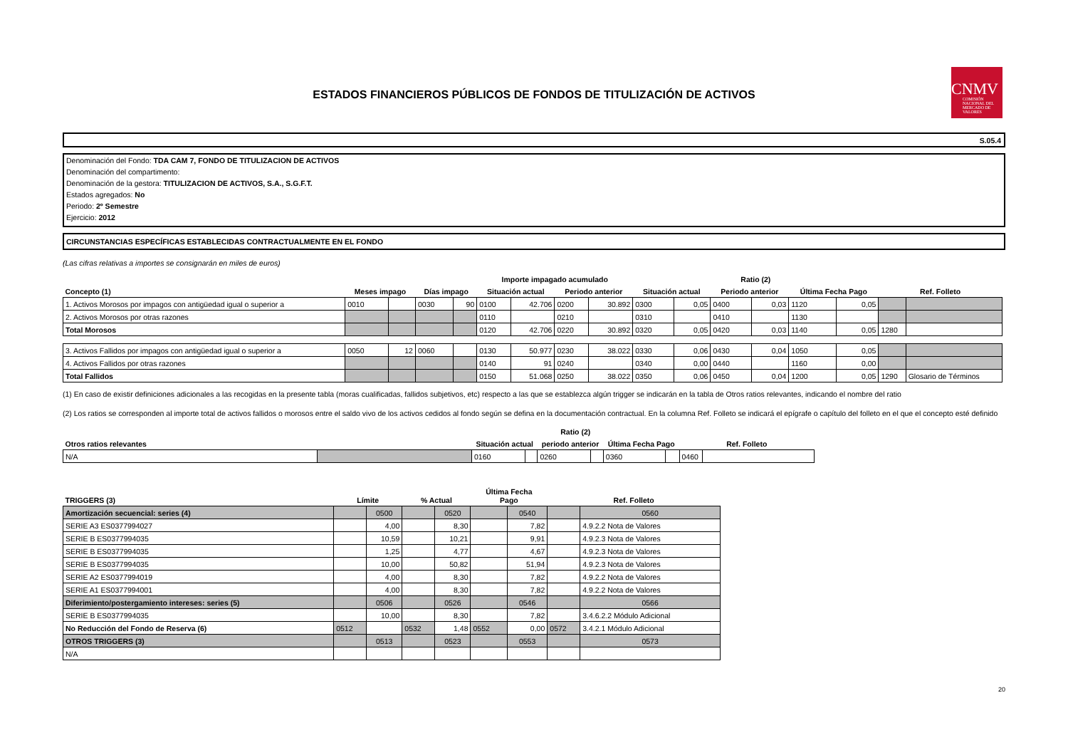ESTADOS FINANCIEROS PÚBLICOS DE FONDOS DE TITULIZACIÓN DE ACTIVOS
CNMV
COMISIÓN NACIONAL DEL MERCADO DE VALORES
S.05.4
Denominación del Fondo: TDA CAM 7, FONDO DE TITULIZACION DE ACTIVOS
Denominación del compartimento:
Denominación de la gestora: TITULIZACION DE ACTIVOS, S.A., S.G.F.T.
Estados agregados: No
Periodo: 2º Semestre
Ejercicio: 2012
CIRCUNSTANCIAS ESPECÍFICAS ESTABLECIDAS CONTRACTUALMENTE EN EL FONDO
(Las cifras relativas a importes se consignarán en miles de euros)
| | | | | | Importe impagado acumulado | | | | Ratio (2) | | | | | | | |
| --- | --- | --- | --- | --- | --- | --- | --- | --- | --- | --- | --- | --- | --- | --- | --- | --- |
| Concepto (1) | Meses impago | | Días impago | | Situación actual | | Periodo anterior | | Situación actual | | Periodo anterior | | Última Fecha Pago | | Ref. Folleto | |
| 1. Activos Morosos por impagos con antigüedad igual o superior a | 0010 | | 0030 | 90 | 0100 | 42.706 | 0200 | 30.892 | 0300 | 0,05 | 0400 | 0,03 | 1120 | 0,05 | | |
| 2. Activos Morosos por otras razones | | | | | 0110 | | 0210 | | 0310 | | 0410 | | 1130 | | | |
| Total Morosos | | | | | 0120 | 42.706 | 0220 | 30.892 | 0320 | 0,05 | 0420 | 0,03 | 1140 | 0,05 | 1280 | |
| 3. Activos Fallidos por impagos con antigüedad igual o superior a | 0050 | 12 | 0060 | | 0130 | 50.977 | 0230 | 38.022 | 0330 | 0,06 | 0430 | 0,04 | 1050 | 0,05 | | |
| 4. Activos Fallidos por otras razones | | | | | 0140 | 91 | 0240 | | 0340 | 0,00 | 0440 | | 1160 | 0,00 | | |
| Total Fallidos | | | | | 0150 | 51.068 | 0250 | 38.022 | 0350 | 0,06 | 0450 | 0,04 | 1200 | 0,05 | 1290 | Glosario de Términos |
(1) En caso de existir definiciones adicionales a las recogidas en la presente tabla (moras cualificadas, fallidos subjetivos, etc) respecto a las que se establezca algún trigger se indicarán en la tabla de Otros ratios relevantes, indicando el nombre del ratio
(2) Los ratios se corresponden al importe total de activos fallidos o morosos entre el saldo vivo de los activos cedidos al fondo según se defina en la documentación contractual. En la columna Ref. Folleto se indicará el epígrafe o capítulo del folleto en el que el concepto esté definido
| | | Ratio (2) | | | | | | | |
| --- | --- | --- | --- | --- | --- | --- | --- | --- | --- |
| Otros ratios relevantes | | Situación actual | | periodo anterior | | Última Fecha Pago | | Ref. Folleto | |
| N/A | | 0160 | | 0260 | | 0360 | | 0460 | |
| TRIGGERS (3) | Límite | | % Actual | | Última Fecha Pago | | Ref. Folleto | |
| --- | --- | --- | --- | --- | --- | --- | --- | --- |
| Amortización secuencial: series (4) | | 0500 | | 0520 | | 0540 | | 0560 |
| SERIE A3 ES0377994027 | | 4,00 | | 8,30 | | 7,82 | | 4.9.2.2 Nota de Valores |
| SERIE B ES0377994035 | | 10,59 | | 10,21 | | 9,91 | | 4.9.2.3 Nota de Valores |
| SERIE B ES0377994035 | | 1,25 | | 4,77 | | 4,67 | | 4.9.2.3 Nota de Valores |
| SERIE B ES0377994035 | | 10,00 | | 50,82 | | 51,94 | | 4.9.2.3 Nota de Valores |
| SERIE A2 ES0377994019 | | 4,00 | | 8,30 | | 7,82 | | 4.9.2.2 Nota de Valores |
| SERIE A1 ES0377994001 | | 4,00 | | 8,30 | | 7,82 | | 4.9.2.2 Nota de Valores |
| Diferimiento/postergamiento intereses: series (5) | | 0506 | | 0526 | | 0546 | | 0566 |
| SERIE B ES0377994035 | | 10,00 | | 8,30 | | 7,82 | | 3.4.6.2.2 Módulo Adicional |
| No Reducción del Fondo de Reserva (6) | 0512 | | 0532 | 1,48 | 0552 | 0,00 | 0572 | 3.4.2.1 Módulo Adicional |
| OTROS TRIGGERS (3) | | 0513 | | 0523 | | 0553 | | 0573 |
| N/A | | | | | | | | |
20